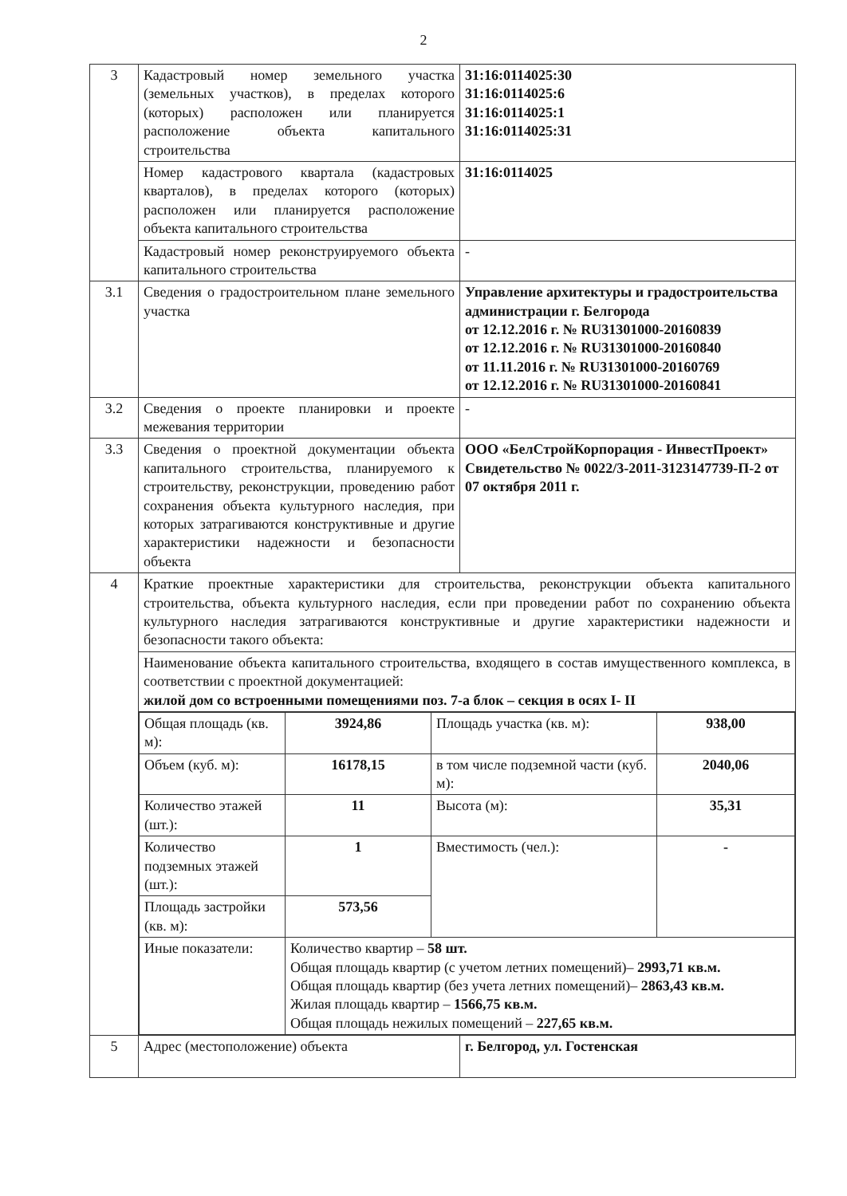2
| 3 | Кадастровый номер земельного участка (земельных участков), в пределах которого (которых) расположен или планируется расположение объекта капитального строительства | 31:16:0114025:30 31:16:0114025:6 31:16:0114025:1 31:16:0114025:31 |
| | Номер кадастрового квартала (кадастровых кварталов), в пределах которого (которых) расположен или планируется расположение объекта капитального строительства | 31:16:0114025 |
| | Кадастровый номер реконструируемого объекта капитального строительства | - |
| 3.1 | Сведения о градостроительном плане земельного участка | Управление архитектуры и градостроительства администрации г. Белгорода от 12.12.2016 г. № RU31301000-20160839 от 12.12.2016 г. № RU31301000-20160840 от 11.11.2016 г. № RU31301000-20160769 от 12.12.2016 г. № RU31301000-20160841 |
| 3.2 | Сведения о проекте планировки и проекте межевания территории | - |
| 3.3 | Сведения о проектной документации объекта капитального строительства, планируемого к строительству, реконструкции, проведению работ сохранения объекта культурного наследия, при которых затрагиваются конструктивные и другие характеристики надежности и безопасности объекта | ООО «БелСтройКорпорация - ИнвестПроект» Свидетельство № 0022/3-2011-3123147739-П-2 от 07 октября 2011 г. |
| 4 | Краткие проектные характеристики для строительства, реконструкции объекта капитального строительства, объекта культурного наследия, если при проведении работ по сохранению объекта культурного наследия затрагиваются конструктивные и другие характеристики надежности и безопасности такого объекта: | |
| | Наименование объекта капитального строительства, входящего в состав имущественного комплекса, в соответствии с проектной документацией: жилой дом со встроенными помещениями поз. 7-а блок – секция в осях I- II | |
| | / Общая площадь (кв. м): / 3924,86 / Площадь участка (кв. м): / 938,00 / / Объем (куб. м): / 16178,15 / в том числе подземной части (куб. м): / 2040,06 / / Количество этажей (шт.): / 11 / Высота (м): / 35,31 / / Количество подземных этажей (шт.): / 1 / Вместимость (чел.): / - / / Площадь застройки (кв. м): / 573,56 / / / / Иные показатели: / Количество квартир – 58 шт. Общая площадь квартир (с учетом летних помещений)– 2993,71 кв.м. Общая площадь квартир (без учета летних помещений)– 2863,43 кв.м. Жилая площадь квартир – 1566,75 кв.м. Общая площадь нежилых помещений – 227,65 кв.м. / / / | |
| 5 | Адрес (местоположение) объекта | г. Белгород, ул. Гостенская |